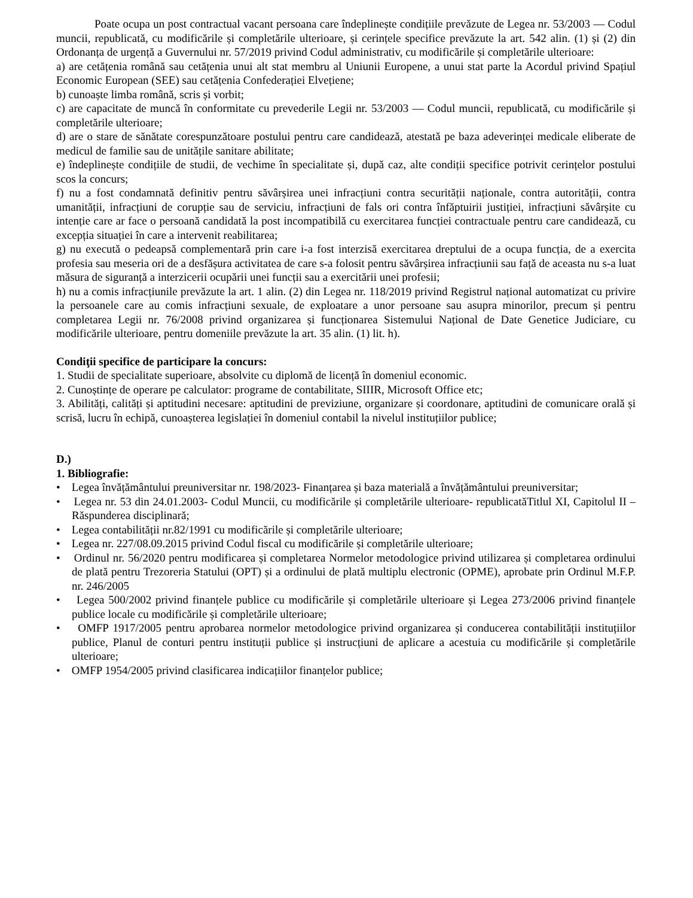Poate ocupa un post contractual vacant persoana care îndeplinește condițiile prevăzute de Legea nr. 53/2003 — Codul muncii, republicată, cu modificările și completările ulterioare, și cerințele specifice prevăzute la art. 542 alin. (1) și (2) din Ordonanța de urgență a Guvernului nr. 57/2019 privind Codul administrativ, cu modificările și completările ulterioare:
a) are cetățenia română sau cetățenia unui alt stat membru al Uniunii Europene, a unui stat parte la Acordul privind Spațiul Economic European (SEE) sau cetățenia Confederației Elvețiene;
b) cunoaște limba română, scris și vorbit;
c) are capacitate de muncă în conformitate cu prevederile Legii nr. 53/2003 — Codul muncii, republicată, cu modificările și completările ulterioare;
d) are o stare de sănătate corespunzătoare postului pentru care candidează, atestată pe baza adeverinței medicale eliberate de medicul de familie sau de unitățile sanitare abilitate;
e) îndeplinește condițiile de studii, de vechime în specialitate și, după caz, alte condiții specifice potrivit cerințelor postului scos la concurs;
f) nu a fost condamnată definitiv pentru săvârșirea unei infracțiuni contra securității naționale, contra autorității, contra umanității, infracțiuni de corupție sau de serviciu, infracțiuni de fals ori contra înfăptuirii justiției, infracțiuni săvârșite cu intenție care ar face o persoană candidată la post incompatibilă cu exercitarea funcției contractuale pentru care candidează, cu excepția situației în care a intervenit reabilitarea;
g) nu execută o pedeapsă complementară prin care i-a fost interzisă exercitarea dreptului de a ocupa funcția, de a exercita profesia sau meseria ori de a desfășura activitatea de care s-a folosit pentru săvârșirea infracțiunii sau față de aceasta nu s-a luat măsura de siguranță a interzicerii ocupării unei funcții sau a exercitării unei profesii;
h) nu a comis infracțiunile prevăzute la art. 1 alin. (2) din Legea nr. 118/2019 privind Registrul național automatizat cu privire la persoanele care au comis infracțiuni sexuale, de exploatare a unor persoane sau asupra minorilor, precum și pentru completarea Legii nr. 76/2008 privind organizarea și funcționarea Sistemului Național de Date Genetice Judiciare, cu modificările ulterioare, pentru domeniile prevăzute la art. 35 alin. (1) lit. h).
Condiţii specifice de participare la concurs:
1. Studii de specialitate superioare, absolvite cu diplomă de licență în domeniul economic.
2. Cunoștințe de operare pe calculator: programe de contabilitate, SIIIR, Microsoft Office etc;
3. Abilități, calități și aptitudini necesare: aptitudini de previziune, organizare și coordonare, aptitudini de comunicare orală și scrisă, lucru în echipă, cunoașterea legislației în domeniul contabil la nivelul instituțiilor publice;
D.)
1. Bibliografie:
• Legea învățământului preuniversitar nr. 198/2023- Finanțarea și baza materială a învățământului preuniversitar;
• Legea nr. 53 din 24.01.2003- Codul Muncii, cu modificările și completările ulterioare- republicatăTitlul XI, Capitolul II – Răspunderea disciplinară;
• Legea contabilității nr.82/1991 cu modificările și completările ulterioare;
• Legea nr. 227/08.09.2015 privind Codul fiscal cu modificările și completările ulterioare;
• Ordinul nr. 56/2020 pentru modificarea și completarea Normelor metodologice privind utilizarea și completarea ordinului de plată pentru Trezoreria Statului (OPT) și a ordinului de plată multiplu electronic (OPME), aprobate prin Ordinul M.F.P. nr. 246/2005
• Legea 500/2002 privind finanțele publice cu modificările și completările ulterioare și Legea 273/2006 privind finanțele publice locale cu modificările și completările ulterioare;
• OMFP 1917/2005 pentru aprobarea normelor metodologice privind organizarea și conducerea contabilității instituțiilor publice, Planul de conturi pentru instituții publice și instrucțiuni de aplicare a acestuia cu modificările și completările ulterioare;
• OMFP 1954/2005 privind clasificarea indicațiilor finanțelor publice;